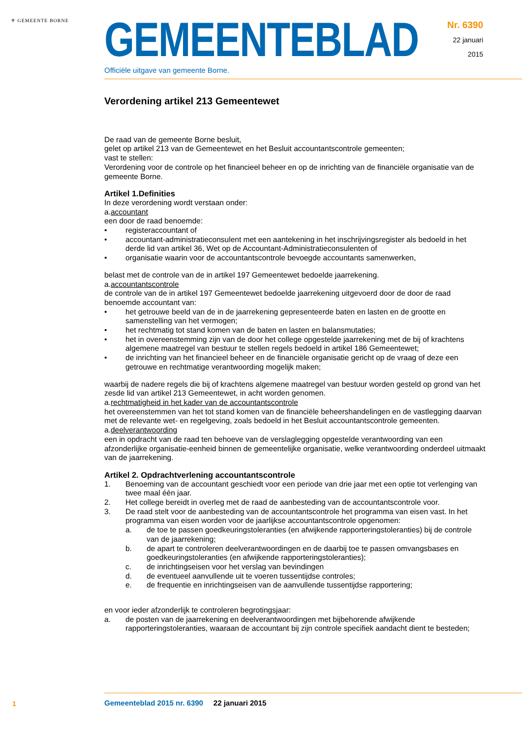⚜ GEMEENTE BORNE
GEMEENTEBLAD
Officiële uitgave van gemeente Borne.
Nr. 6390
22 januari
2015
Verordening artikel 213 Gemeentewet
De raad van de gemeente Borne besluit,
gelet op artikel 213 van de Gemeentewet en het Besluit accountantscontrole gemeenten;
vast te stellen:
Verordening voor de controle op het financieel beheer en op de inrichting van de financiële organisatie van de gemeente Borne.
Artikel 1.Definities
In deze verordening wordt verstaan onder:
a.accountant
een door de raad benoemde:
• registeraccountant of
• accountant-administratieconsulent met een aantekening in het inschrijvingsregister als bedoeld in het derde lid van artikel 36, Wet op de Accountant-Administratieconsulenten of
• organisatie waarin voor de accountantscontrole bevoegde accountants samenwerken,
belast met de controle van de in artikel 197 Gemeentewet bedoelde jaarrekening.
a.accountantscontrole
de controle van de in artikel 197 Gemeentewet bedoelde jaarrekening uitgevoerd door de door de raad benoemde accountant van:
• het getrouwe beeld van de in de jaarrekening gepresenteerde baten en lasten en de grootte en samenstelling van het vermogen;
• het rechtmatig tot stand komen van de baten en lasten en balansmutaties;
• het in overeenstemming zijn van de door het college opgestelde jaarrekening met de bij of krachtens algemene maatregel van bestuur te stellen regels bedoeld in artikel 186 Gemeentewet;
• de inrichting van het financieel beheer en de financiële organisatie gericht op de vraag of deze een getrouwe en rechtmatige verantwoording mogelijk maken;
waarbij de nadere regels die bij of krachtens algemene maatregel van bestuur worden gesteld op grond van het zesde lid van artikel 213 Gemeentewet, in acht worden genomen.
a.rechtmatigheid in het kader van de accountantscontrole
het overeenstemmen van het tot stand komen van de financiële beheershandelingen en de vastlegging daarvan met de relevante wet- en regelgeving, zoals bedoeld in het Besluit accountantscontrole gemeenten.
a.deelverantwoording
een in opdracht van de raad ten behoeve van de verslaglegging opgestelde verantwoording van een afzonderlijke organisatie-eenheid binnen de gemeentelijke organisatie, welke verantwoording onderdeel uitmaakt van de jaarrekening.
Artikel 2. Opdrachtverlening accountantscontrole
1. Benoeming van de accountant geschiedt voor een periode van drie jaar met een optie tot verlenging van twee maal één jaar.
2. Het college bereidt in overleg met de raad de aanbesteding van de accountantscontrole voor.
3. De raad stelt voor de aanbesteding van de accountantscontrole het programma van eisen vast. In het programma van eisen worden voor de jaarlijkse accountantscontrole opgenomen:
a. de toe te passen goedkeuringstoleranties (en afwijkende rapporteringstoleranties) bij de controle van de jaarrekening;
b. de apart te controleren deelverantwoordingen en de daarbij toe te passen omvangsbases en goedkeuringstoleranties (en afwijkende rapporteringstoleranties);
c. de inrichtingseisen voor het verslag van bevindingen
d. de eventueel aanvullende uit te voeren tussentijdse controles;
e. de frequentie en inrichtingseisen van de aanvullende tussentijdse rapportering;
en voor ieder afzonderlijk te controleren begrotingsjaar:
a. de posten van de jaarrekening en deelverantwoordingen met bijbehorende afwijkende rapporteringstoleranties, waaraan de accountant bij zijn controle specifiek aandacht dient te besteden;
1
Gemeenteblad 2015 nr. 6390 22 januari 2015